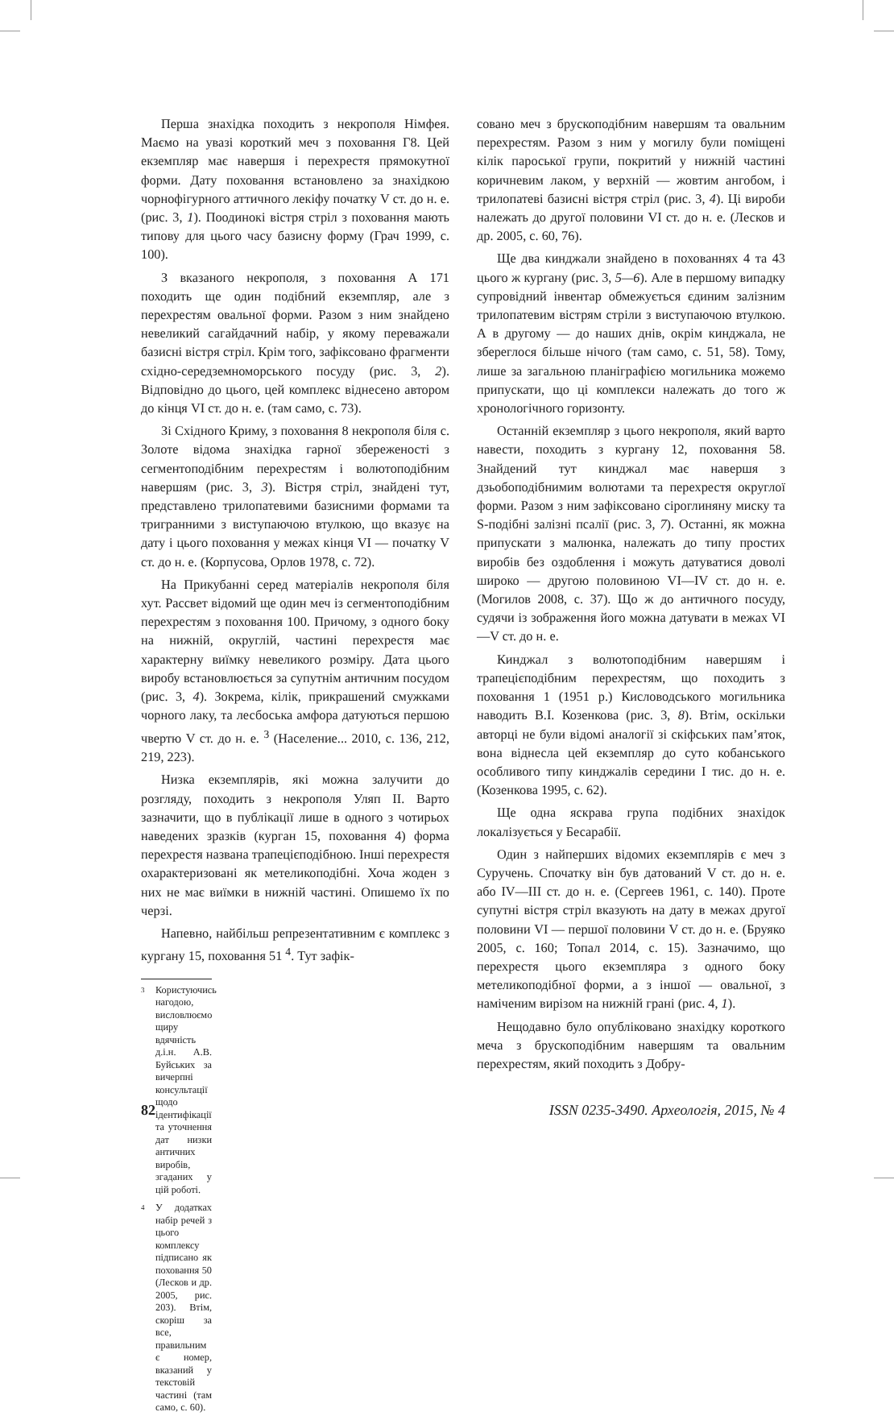Перша знахідка походить з некрополя Німфея. Маємо на увазі короткий меч з поховання Г8. Цей екземпляр має навершя і перехрестя прямокутної форми. Дату поховання встановлено за знахідкою чорнофігурного аттичного лекіфу початку V ст. до н. е. (рис. 3, 1). Поодинокі вістря стріл з поховання мають типову для цього часу базисну форму (Грач 1999, с. 100).
З вказаного некрополя, з поховання А 171 походить ще один подібний екземпляр, але з перехрестям овальної форми. Разом з ним знайдено невеликий сагайдачний набір, у якому переважали базисні вістря стріл. Крім того, зафіксовано фрагменти східно-середземноморського посуду (рис. 3, 2). Відповідно до цього, цей комплекс віднесено автором до кінця VI ст. до н. е. (там само, с. 73).
Зі Східного Криму, з поховання 8 некрополя біля с. Золоте відома знахідка гарної збереженості з сегментоподібним перехрестям і волютоподібним навершям (рис. 3, 3). Вістря стріл, знайдені тут, представлено трилопатевими базисними формами та тригранними з виступаючою втулкою, що вказує на дату і цього поховання у межах кінця VI — початку V ст. до н. е. (Корпусова, Орлов 1978, с. 72).
На Прикубанні серед матеріалів некрополя біля хут. Рассвет відомий ще один меч із сегментоподібним перехрестям з поховання 100. Причому, з одного боку на нижній, округлій, частині перехрестя має характерну виїмку невеликого розміру. Дата цього виробу встановлюється за супутнім античним посудом (рис. 3, 4). Зокрема, кілік, прикрашений смужками чорного лаку, та лесбоська амфора датуються першою чвертю V ст. до н. е. <sup>3</sup> (Население... 2010, с. 136, 212, 219, 223).
Низка екземплярів, які можна залучити до розгляду, походить з некрополя Уляп II. Варто зазначити, що в публікації лише в одного з чотирьох наведених зразків (курган 15, поховання 4) форма перехрестя названа трапецієподібною. Інші перехрестя охарактеризовані як метеликоподібні. Хоча жоден з них не має виїмки в нижній частині. Опишемо їх по черзі.
Напевно, найбільш репрезентативним є комплекс з кургану 15, поховання 51 <sup>4</sup>. Тут зафік-
<sup>3</sup> Користуючись нагодою, висловлюємо щиру вдячність д.і.н. А.В. Буйських за вичерпні консультації щодо ідентифікації та уточнення дат низки античних виробів, згаданих у цій роботі.
<sup>4</sup> У додатках набір речей з цього комплексу підписано як поховання 50 (Лесков и др. 2005, рис. 203). Втім, скоріш за все, правильним є номер, вказаний у текстовій частині (там само, с. 60).
совано меч з брускоподібним навершям та овальним перехрестям. Разом з ним у могилу були поміщені кілік пароської групи, покритий у нижній частині коричневим лаком, у верхній — жовтим ангобом, і трилопатеві базисні вістря стріл (рис. 3, 4). Ці вироби належать до другої половини VI ст. до н. е. (Лесков и др. 2005, с. 60, 76).
Ще два кинджали знайдено в похованнях 4 та 43 цього ж кургану (рис. 3, 5—6). Але в першому випадку супровідний інвентар обмежується єдиним залізним трилопатевим вістрям стріли з виступаючою втулкою. А в другому — до наших днів, окрім кинджала, не збереглося більше нічого (там само, с. 51, 58). Тому, лише за загальною планіграфією могильника можемо припускати, що ці комплекси належать до того ж хронологічного горизонту.
Останній екземпляр з цього некрополя, який варто навести, походить з кургану 12, поховання 58. Знайдений тут кинджал має навершя з дзьобоподібнимим волютами та перехрестя округлої форми. Разом з ним зафіксовано сіроглиняну миску та S-подібні залізні псалії (рис. 3, 7). Останні, як можна припускати з малюнка, належать до типу простих виробів без оздоблення і можуть датуватися доволі широко — другою половиною VI—IV ст. до н. е. (Могилов 2008, с. 37). Що ж до античного посуду, судячи із зображення його можна датувати в межах VI—V ст. до н. е.
Кинджал з волютоподібним навершям і трапецієподібним перехрестям, що походить з поховання 1 (1951 р.) Кисловодського могильника наводить В.І. Козенкова (рис. 3, 8). Втім, оскільки авторці не були відомі аналогії зі скіфських пам’яток, вона віднесла цей екземпляр до суто кобанського особливого типу кинджалів середини I тис. до н. е. (Козенкова 1995, с. 62).
Ще одна яскрава група подібних знахідок локалізується у Бесарабії.
Один з найперших відомих екземплярів є меч з Суручень. Спочатку він був датований V ст. до н. е. або IV—III ст. до н. е. (Сергеев 1961, с. 140). Проте супутні вістря стріл вказують на дату в межах другої половини VI — першої половини V ст. до н. е. (Бруяко 2005, с. 160; Топал 2014, с. 15). Зазначимо, що перехрестя цього екземпляра з одного боку метеликоподібної форми, а з іншої — овальної, з наміченим вирізом на нижній грані (рис. 4, 1).
Нещодавно було опубліковано знахідку короткого меча з брускоподібним навершям та овальним перехрестям, який походить з Добру-
82 ISSN 0235-3490. Археологія, 2015, № 4